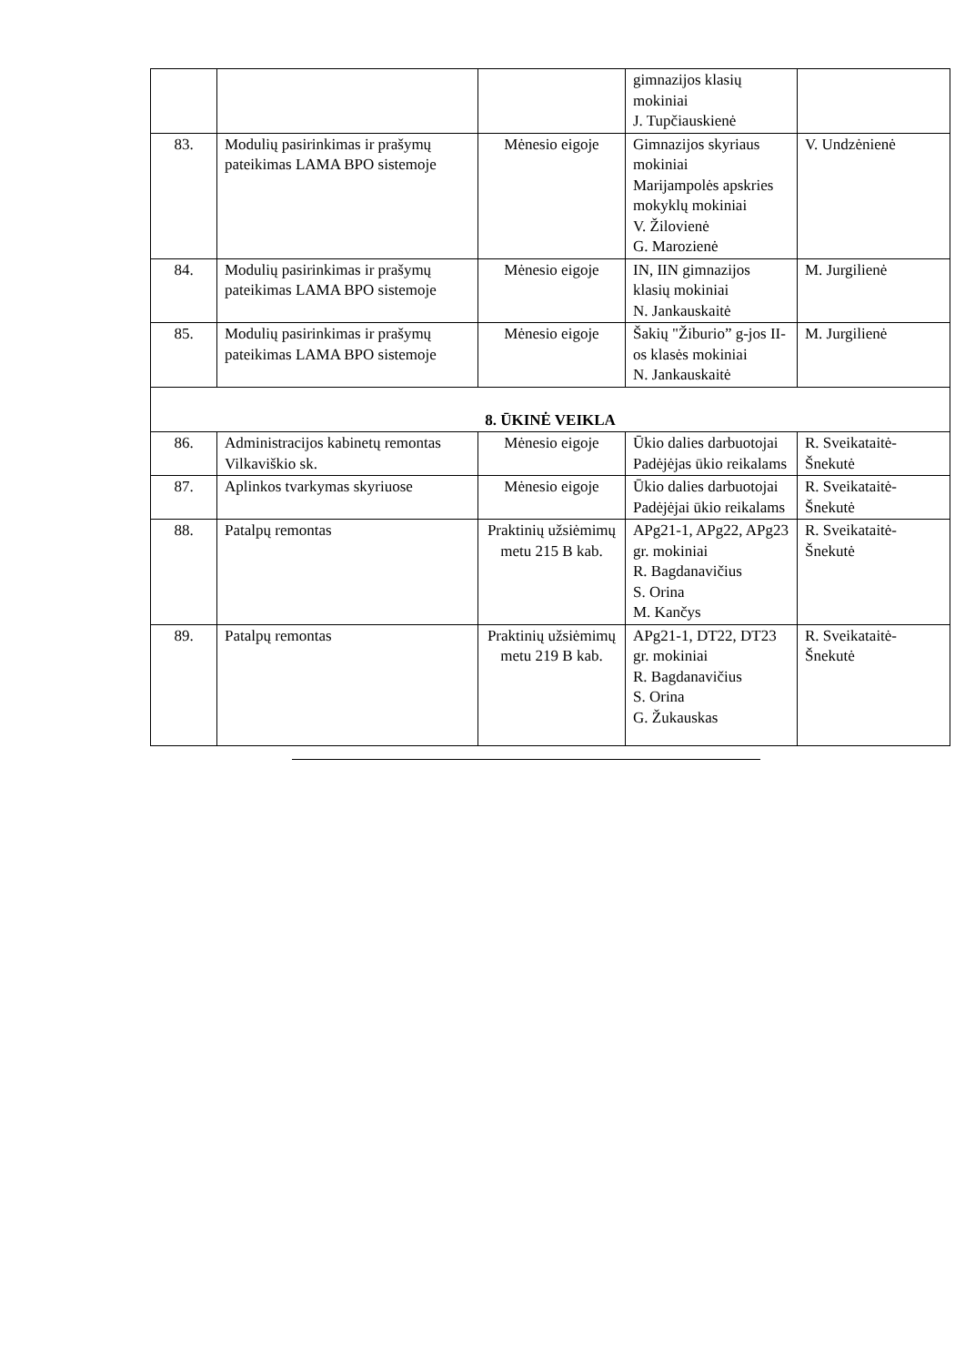| | | | gimnazijos klasių mokiniai J. Tupčiauskienė | |
| 83. | Modulių pasirinkimas ir prašymų pateikimas LAMA BPO sistemoje | Mėnesio eigoje | Gimnazijos skyriaus mokiniai Marijampolės apskries mokyklų mokiniai V. Žilovienė G. Marozienė | V. Undzėnienė |
| 84. | Modulių pasirinkimas ir prašymų pateikimas LAMA BPO sistemoje | Mėnesio eigoje | IN, IIN gimnazijos klasių mokiniai N. Jankauskaitė | M. Jurgilienė |
| 85. | Modulių pasirinkimas ir prašymų pateikimas LAMA BPO sistemoje | Mėnesio eigoje | Šakių "Žiburio” g-jos II-os klasės mokiniai N. Jankauskaitė | M. Jurgilienė |
| 8. ŪKINĖ VEIKLA | | | | |
| 86. | Administracijos kabinetų remontas Vilkaviškio sk. | Mėnesio eigoje | Ūkio dalies darbuotojai Padėjėjas ūkio reikalams | R. Sveikataitė-Šnekutė |
| 87. | Aplinkos tvarkymas skyriuose | Mėnesio eigoje | Ūkio dalies darbuotojai Padėjėjai ūkio reikalams | R. Sveikataitė-Šnekutė |
| 88. | Patalpų remontas | Praktinių užsiėmimų metu 215 B kab. | APg21-1, APg22, APg23 gr. mokiniai R. Bagdanavičius S. Orina M. Kančys | R. Sveikataitė-Šnekutė |
| 89. | Patalpų remontas | Praktinių užsiėmimų metu 219 B kab. | APg21-1, DT22, DT23 gr. mokiniai R. Bagdanavičius S. Orina G. Žukauskas | R. Sveikataitė-Šnekutė |